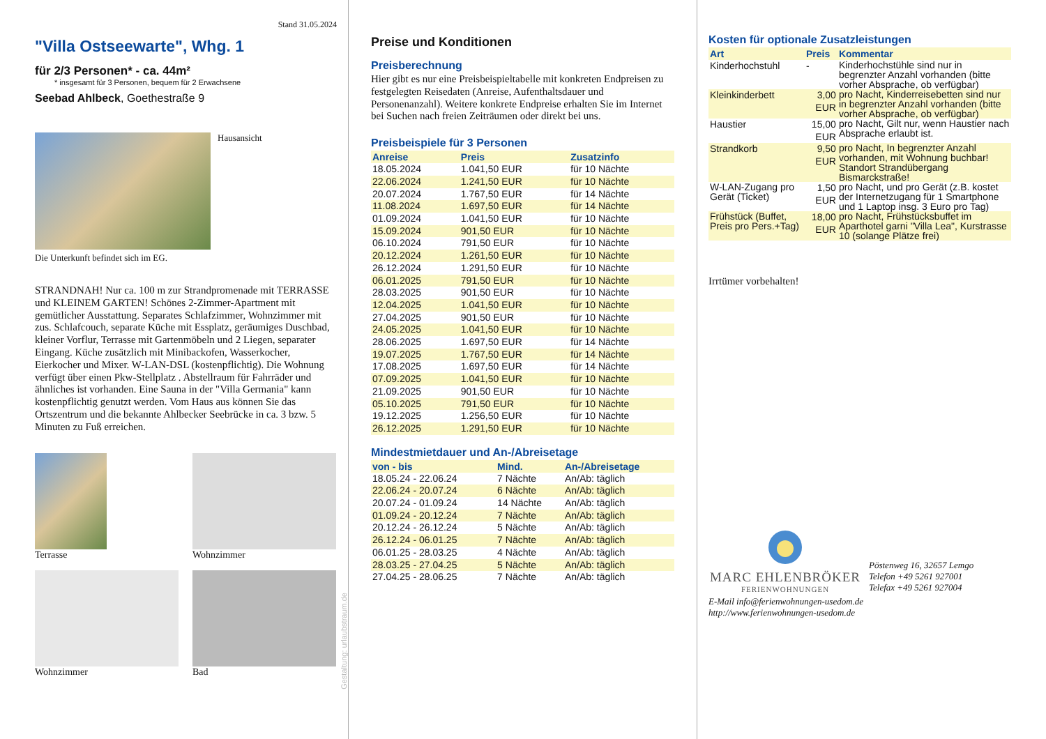Stand 31.05.2024
"Villa Ostseewarte", Whg. 1
für 2/3 Personen* - ca. 44m²
* insgesamt für 3 Personen, bequem für 2 Erwachsene
Seebad Ahlbeck, Goethestraße 9
Hausansicht
Die Unterkunft befindet sich im EG.
STRANDNAH! Nur ca. 100 m zur Strandpromenade mit TERRASSE und KLEINEM GARTEN! Schönes 2-Zimmer-Apartment mit gemütlicher Ausstattung. Separates Schlafzimmer, Wohnzimmer mit zus. Schlafcouch, separate Küche mit Essplatz, geräumiges Duschbad, kleiner Vorflur, Terrasse mit Gartenmöbeln und 2 Liegen, separater Eingang. Küche zusätzlich mit Minibackofen, Wasserkocher, Eierkocher und Mixer. W-LAN-DSL (kostenpflichtig). Die Wohnung verfügt über einen Pkw-Stellplatz . Abstellraum für Fahrräder und ähnliches ist vorhanden. Eine Sauna in der "Villa Germania" kann kostenpflichtig genutzt werden. Vom Haus aus können Sie das Ortszentrum und die bekannte Ahlbecker Seebrücke in ca. 3 bzw. 5 Minuten zu Fuß erreichen.
Terrasse
Wohnzimmer
Wohnzimmer
Bad
Gestaltung: urlaubstraum.de
Preise und Konditionen
Preisberechnung
Hier gibt es nur eine Preisbeispieltabelle mit konkreten Endpreisen zu festgelegten Reisedaten (Anreise, Aufenthaltsdauer und Personenanzahl). Weitere konkrete Endpreise erhalten Sie im Internet bei Suchen nach freien Zeiträumen oder direkt bei uns.
Preisbeispiele für 3 Personen
| Anreise | Preis | Zusatzinfo |
| --- | --- | --- |
| 18.05.2024 | 1.041,50 EUR | für 10 Nächte |
| 22.06.2024 | 1.241,50 EUR | für 10 Nächte |
| 20.07.2024 | 1.767,50 EUR | für 14 Nächte |
| 11.08.2024 | 1.697,50 EUR | für 14 Nächte |
| 01.09.2024 | 1.041,50 EUR | für 10 Nächte |
| 15.09.2024 | 901,50 EUR | für 10 Nächte |
| 06.10.2024 | 791,50 EUR | für 10 Nächte |
| 20.12.2024 | 1.261,50 EUR | für 10 Nächte |
| 26.12.2024 | 1.291,50 EUR | für 10 Nächte |
| 06.01.2025 | 791,50 EUR | für 10 Nächte |
| 28.03.2025 | 901,50 EUR | für 10 Nächte |
| 12.04.2025 | 1.041,50 EUR | für 10 Nächte |
| 27.04.2025 | 901,50 EUR | für 10 Nächte |
| 24.05.2025 | 1.041,50 EUR | für 10 Nächte |
| 28.06.2025 | 1.697,50 EUR | für 14 Nächte |
| 19.07.2025 | 1.767,50 EUR | für 14 Nächte |
| 17.08.2025 | 1.697,50 EUR | für 14 Nächte |
| 07.09.2025 | 1.041,50 EUR | für 10 Nächte |
| 21.09.2025 | 901,50 EUR | für 10 Nächte |
| 05.10.2025 | 791,50 EUR | für 10 Nächte |
| 19.12.2025 | 1.256,50 EUR | für 10 Nächte |
| 26.12.2025 | 1.291,50 EUR | für 10 Nächte |
Mindestmietdauer und An-/Abreisetage
| von - bis | Mind. | An-/Abreisetage |
| --- | --- | --- |
| 18.05.24 - 22.06.24 | 7 Nächte | An/Ab: täglich |
| 22.06.24 - 20.07.24 | 6 Nächte | An/Ab: täglich |
| 20.07.24 - 01.09.24 | 14 Nächte | An/Ab: täglich |
| 01.09.24 - 20.12.24 | 7 Nächte | An/Ab: täglich |
| 20.12.24 - 26.12.24 | 5 Nächte | An/Ab: täglich |
| 26.12.24 - 06.01.25 | 7 Nächte | An/Ab: täglich |
| 06.01.25 - 28.03.25 | 4 Nächte | An/Ab: täglich |
| 28.03.25 - 27.04.25 | 5 Nächte | An/Ab: täglich |
| 27.04.25 - 28.06.25 | 7 Nächte | An/Ab: täglich |
Kosten für optionale Zusatzleistungen
| Art | Preis | Kommentar |
| --- | --- | --- |
| Kinderhochstuhl | - | Kinderhochstühle sind nur in begrenzter Anzahl vorhanden (bitte vorher Absprache, ob verfügbar) |
| Kleinkinderbett | 3,00 EUR | pro Nacht, Kinderreisebetten sind nur in begrenzter Anzahl vorhanden (bitte vorher Absprache, ob verfügbar) |
| Haustier | 15,00 EUR | pro Nacht, Gilt nur, wenn Haustier nach Absprache erlaubt ist. |
| Strandkorb | 9,50 EUR | pro Nacht, In begrenzter Anzahl vorhanden, mit Wohnung buchbar! Standort Strandübergang Bismarckstraße! |
| W-LAN-Zugang pro Gerät (Ticket) | 1,50 EUR | pro Nacht, und pro Gerät (z.B. kostet der Internetzugang für 1 Smartphone und 1 Laptop insg. 3 Euro pro Tag) |
| Frühstück (Buffet, Preis pro Pers.+Tag) | 18,00 EUR | pro Nacht, Frühstücksbuffet im Aparthotel garni "Villa Lea", Kurstrasse 10 (solange Plätze frei) |
Irrtümer vorbehalten!
MARC EHLENBRÖKER
FERIENWOHNUNGEN
Pöstenweg 16, 32657 Lemgo
Telefon +49 5261 927001
Telefax +49 5261 927004
E-Mail info@ferienwohnungen-usedom.de
http://www.ferienwohnungen-usedom.de